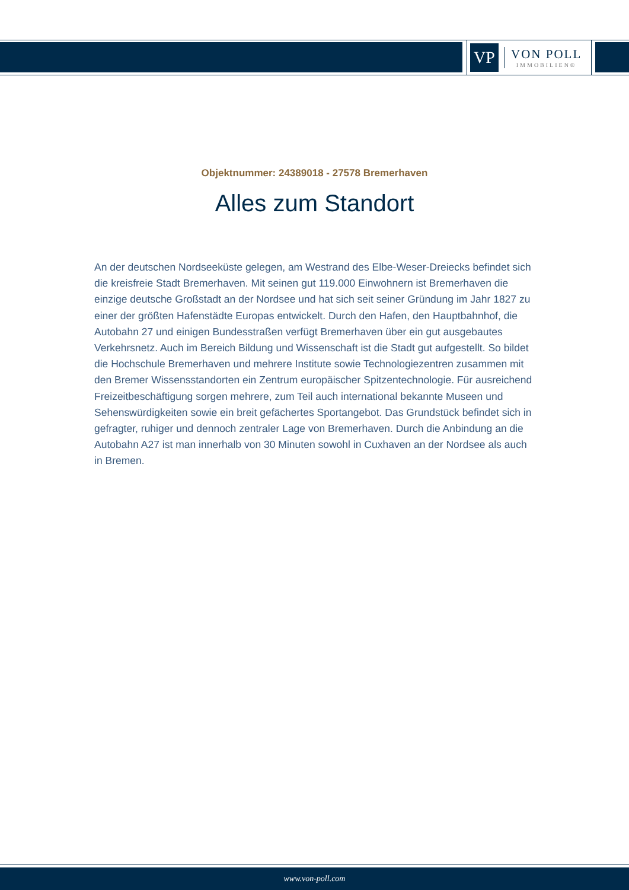VP
VON POLL
IMMOBILIEN®
Objektnummer: 24389018 - 27578 Bremerhaven
Alles zum Standort
An der deutschen Nordseeküste gelegen, am Westrand des Elbe-Weser-Dreiecks befindet sich die kreisfreie Stadt Bremerhaven. Mit seinen gut 119.000 Einwohnern ist Bremerhaven die einzige deutsche Großstadt an der Nordsee und hat sich seit seiner Gründung im Jahr 1827 zu einer der größten Hafenstädte Europas entwickelt. Durch den Hafen, den Hauptbahnhof, die Autobahn 27 und einigen Bundesstraßen verfügt Bremerhaven über ein gut ausgebautes Verkehrsnetz. Auch im Bereich Bildung und Wissenschaft ist die Stadt gut aufgestellt. So bildet die Hochschule Bremerhaven und mehrere Institute sowie Technologiezentren zusammen mit den Bremer Wissensstandorten ein Zentrum europäischer Spitzentechnologie. Für ausreichend Freizeitbeschäftigung sorgen mehrere, zum Teil auch international bekannte Museen und Sehenswürdigkeiten sowie ein breit gefächertes Sportangebot. Das Grundstück befindet sich in gefragter, ruhiger und dennoch zentraler Lage von Bremerhaven. Durch die Anbindung an die Autobahn A27 ist man innerhalb von 30 Minuten sowohl in Cuxhaven an der Nordsee als auch in Bremen.
www.von-poll.com